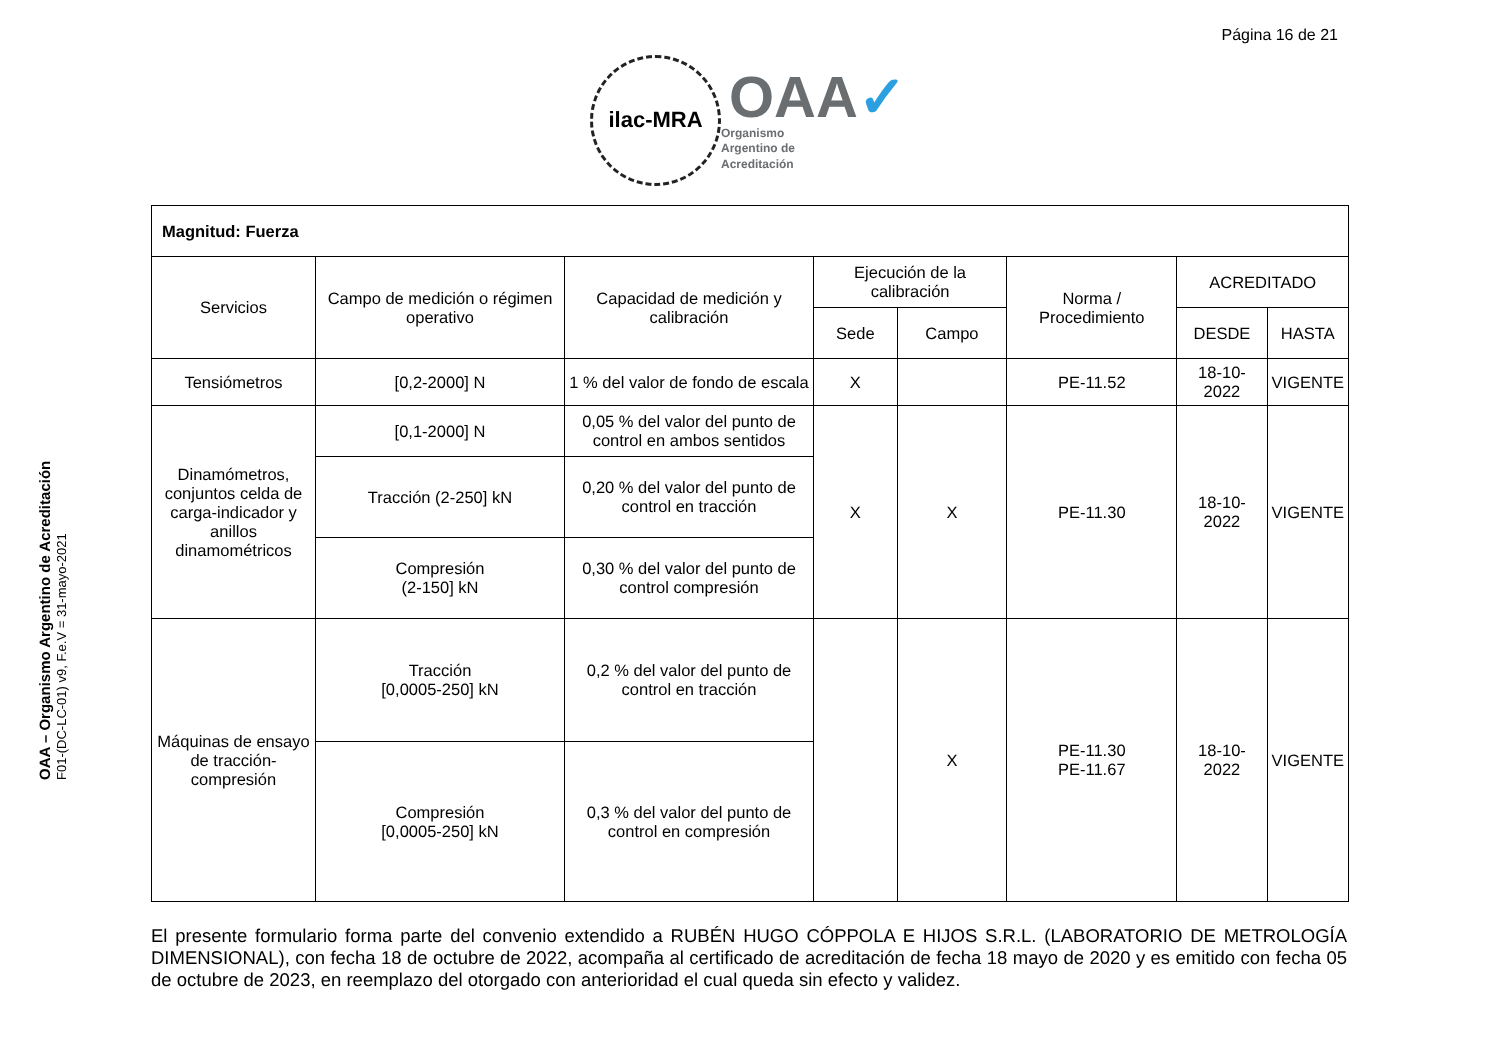Página 16 de 21
ilac-MRA
OAA✓
Organismo
Argentino de
Acreditación
OAA – Organismo Argentino de Acreditación
F01-(DC-LC-01) v9, F.e.V = 31-mayo-2021
| Magnitud: Fuerza | | | | | | | |
| Servicios | Campo de medición o régimen operativo | Capacidad de medición y calibración | Ejecución de la calibración | | Norma / Procedimiento | ACREDITADO | |
| | | | Sede | Campo | | DESDE | HASTA |
| Tensiómetros | [0,2-2000] N | 1 % del valor de fondo de escala | X | | PE-11.52 | 18-10-2022 | VIGENTE |
| Dinamómetros, conjuntos celda de carga-indicador y anillos dinamométricos | [0,1-2000] N | 0,05 % del valor del punto de control en ambos sentidos | X | X | PE-11.30 | 18-10-2022 | VIGENTE |
| | Tracción (2-250] kN | 0,20 % del valor del punto de control en tracción | | | | | |
| | Compresión (2-150] kN | 0,30 % del valor del punto de control compresión | | | | | |
| Máquinas de ensayo de tracción-compresión | Tracción [0,0005-250] kN | 0,2 % del valor del punto de control en tracción | | X | PE-11.30 PE-11.67 | 18-10-2022 | VIGENTE |
| | Compresión [0,0005-250] kN | 0,3 % del valor del punto de control en compresión | | | | | |
El presente formulario forma parte del convenio extendido a RUBÉN HUGO CÓPPOLA E HIJOS S.R.L. (LABORATORIO DE METROLOGÍA DIMENSIONAL), con fecha 18 de octubre de 2022, acompaña al certificado de acreditación de fecha 18 mayo de 2020 y es emitido con fecha 05 de octubre de 2023, en reemplazo del otorgado con anterioridad el cual queda sin efecto y validez.